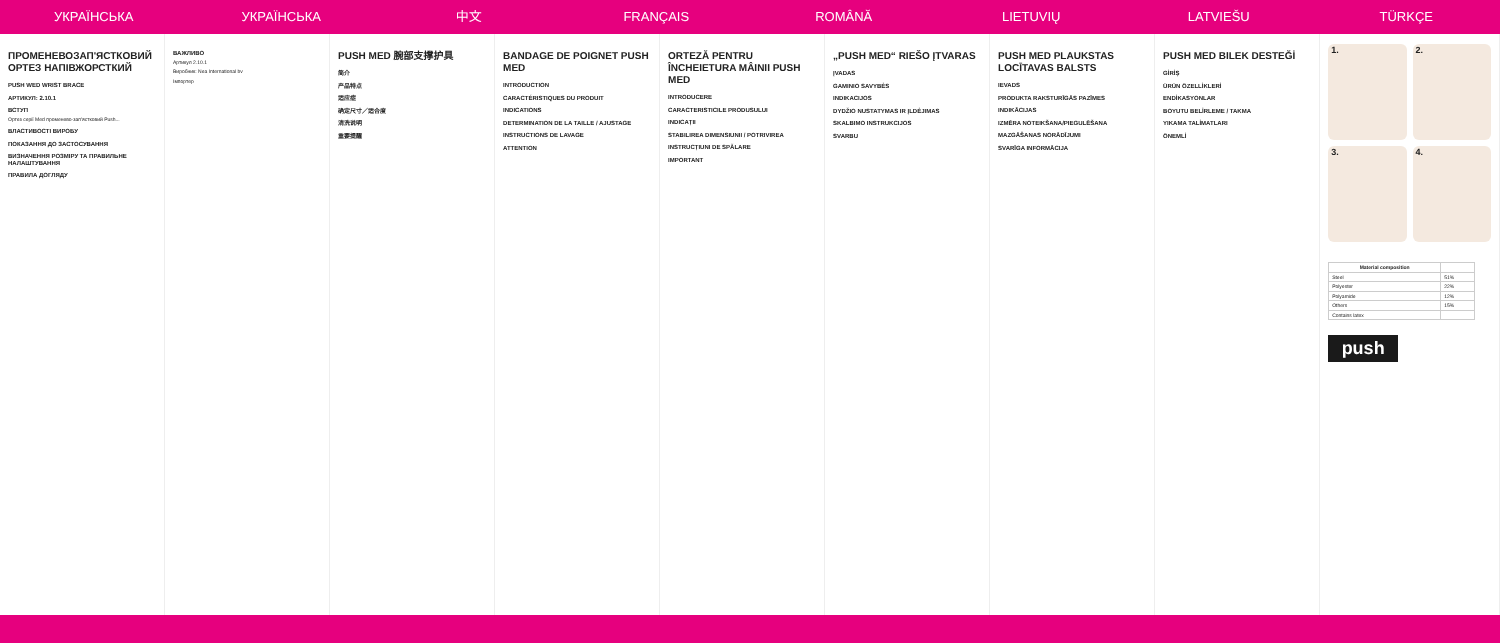УКРАЇНСЬКА УКРАЇНСЬКА 中文 FRANÇAIS ROMÂNĂ LIETUVIŲ LATVIEŠU TÜRKÇE
ПРОМЕНЕВОЗАП'ЯСТКОВИЙ ОРТЕЗ НАПІВЖОРСТКИЙ
PUSH WED WRIST BRACE
АРТИКУЛ: 2.10.1
ВСТУП
Ортез серії Med променево-зап'ястковий Push...
ВЛАСТИВОСТІ ВИРОБУ
ПОКАЗАННЯ ДО ЗАСТОСУВАННЯ
ВИЗНАЧЕННЯ РОЗМІРУ ТА ПРАВИЛЬНЕ НАЛАШТУВАННЯ
ПРАВИЛА ДОГЛЯДУ
ВАЖЛИВО
Артикул 2.10.1
Виробник: Nea International bv
Імпортер
PUSH MED 腕部支撑护具
简介
产品特点
适应症
确定尺寸／适合度
清洗说明
重要提醒
BANDAGE DE POIGNET PUSH MED
INTRODUCTION
CARACTÉRISTIQUES DU PRODUIT
INDICATIONS
DETERMINATION DE LA TAILLE / AJUSTAGE
INSTRUCTIONS DE LAVAGE
ATTENTION
ORTEZĂ PENTRU ÎNCHEIETURA MÂINII PUSH MED
INTRODUCERE
CARACTERISTICILE PRODUSULUI
INDICAȚII
STABILIREA DIMENSIUNII / POTRIVIREA
INSTRUCȚIUNI DE SPĂLARE
IMPORTANT
„PUSH MED“ RIEŠO ĮTVARAS
ĮVADAS
GAMINIO SAVYBĖS
INDIKACIJOS
DYDŽIO NUSTATYMAS IR ĮLDĖJIMAS
SKALBIMO INSTRUKCIJOS
SVARBU
PUSH MED PLAUKSTAS LOCĪTAVAS BALSTS
IEVADS
PRODUKTA RAKSTURĪGĀS PAZĪMES
INDIKĀCIJAS
IZMĒRA NOTEIKŠANA/PIEGULĒŠANA
MAZGĀŠANAS NORĀDĪJUMI
SVARĪGA INFORMĀCIJA
PUSH MED BILEK DESTEĞİ
GİRİŞ
ÜRÜN ÖZELLİKLERİ
ENDİKASYONLAR
BOYUTU BELİRLEME / TAKMA
YIKAMA TALİMATLARI
ÖNEMLİ
1.
2.
3.
4.
| Material composition | |
| --- | --- |
| Steel | 51% |
| Polyester | 22% |
| Polyamide | 12% |
| Others | 15% |
| Contains latex | |
push